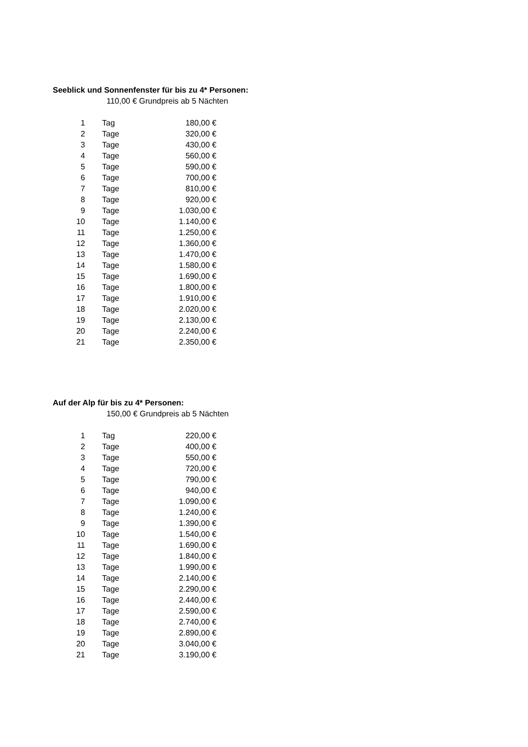Seeblick und Sonnenfenster für bis zu 4* Personen:
110,00 € Grundpreis ab 5 Nächten
| 1 | Tag | 180,00 € |
| 2 | Tage | 320,00 € |
| 3 | Tage | 430,00 € |
| 4 | Tage | 560,00 € |
| 5 | Tage | 590,00 € |
| 6 | Tage | 700,00 € |
| 7 | Tage | 810,00 € |
| 8 | Tage | 920,00 € |
| 9 | Tage | 1.030,00 € |
| 10 | Tage | 1.140,00 € |
| 11 | Tage | 1.250,00 € |
| 12 | Tage | 1.360,00 € |
| 13 | Tage | 1.470,00 € |
| 14 | Tage | 1.580,00 € |
| 15 | Tage | 1.690,00 € |
| 16 | Tage | 1.800,00 € |
| 17 | Tage | 1.910,00 € |
| 18 | Tage | 2.020,00 € |
| 19 | Tage | 2.130,00 € |
| 20 | Tage | 2.240,00 € |
| 21 | Tage | 2.350,00 € |
Auf der Alp für bis zu 4* Personen:
150,00 € Grundpreis ab 5 Nächten
| 1 | Tag | 220,00 € |
| 2 | Tage | 400,00 € |
| 3 | Tage | 550,00 € |
| 4 | Tage | 720,00 € |
| 5 | Tage | 790,00 € |
| 6 | Tage | 940,00 € |
| 7 | Tage | 1.090,00 € |
| 8 | Tage | 1.240,00 € |
| 9 | Tage | 1.390,00 € |
| 10 | Tage | 1.540,00 € |
| 11 | Tage | 1.690,00 € |
| 12 | Tage | 1.840,00 € |
| 13 | Tage | 1.990,00 € |
| 14 | Tage | 2.140,00 € |
| 15 | Tage | 2.290,00 € |
| 16 | Tage | 2.440,00 € |
| 17 | Tage | 2.590,00 € |
| 18 | Tage | 2.740,00 € |
| 19 | Tage | 2.890,00 € |
| 20 | Tage | 3.040,00 € |
| 21 | Tage | 3.190,00 € |